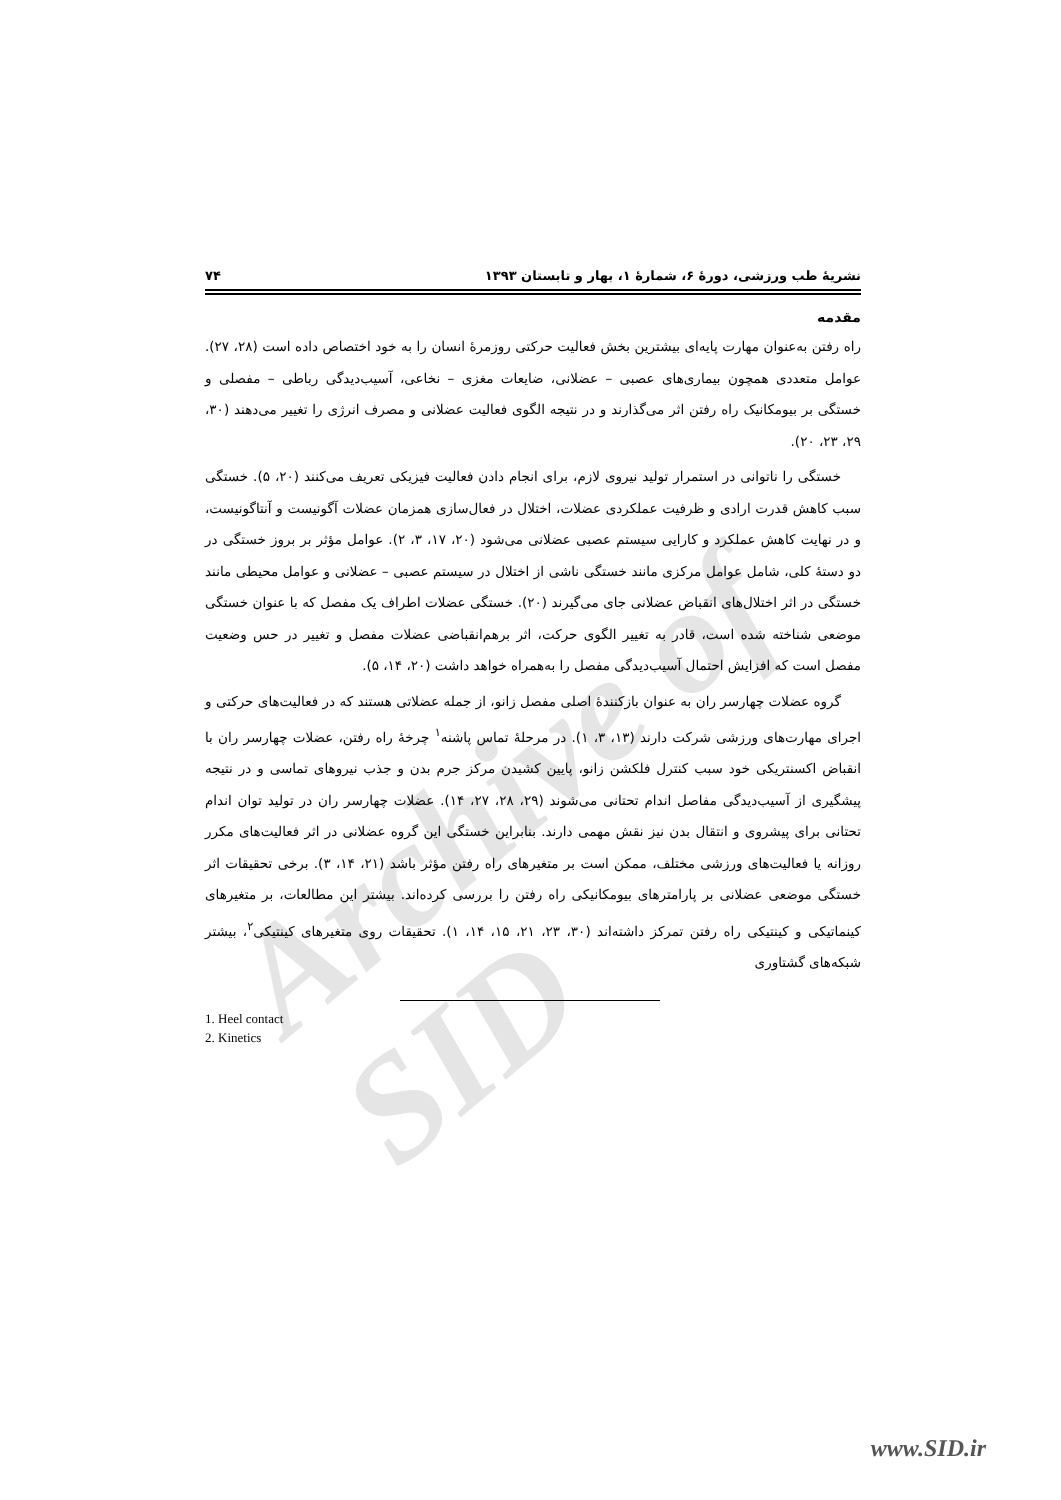Archive of SID
نشریهٔ طب ورزشی، دورهٔ ۶، شمارهٔ ۱، بهار و تابستان ۱۳۹۳ ۷۴
مقدمه
راه رفتن به‌عنوان مهارت پایه‌ای بیشترین بخش فعالیت حرکتی روزمرهٔ انسان را به خود اختصاص داده است (۲۸، ۲۷). عوامل متعددی همچون بیماری‌های عصبی – عضلانی، ضایعات مغزی – نخاعی، آسیب‌دیدگی رباطی – مفصلی و خستگی بر بیومکانیک راه رفتن اثر می‌گذارند و در نتیجه الگوی فعالیت عضلانی و مصرف انرژی را تغییر می‌دهند (۳۰، ۲۹، ۲۳، ۲۰).
خستگی را ناتوانی در استمرار تولید نیروی لازم، برای انجام دادن فعالیت فیزیکی تعریف می‌کنند (۲۰، ۵). خستگی سبب کاهش قدرت ارادی و ظرفیت عملکردی عضلات، اختلال در فعال‌سازی همزمان عضلات آگونیست و آنتاگونیست، و در نهایت کاهش عملکرد و کارایی سیستم عصبی عضلانی می‌شود (۲۰، ۱۷، ۳، ۲). عوامل مؤثر بر بروز خستگی در دو دستهٔ کلی، شامل عوامل مرکزی مانند خستگی ناشی از اختلال در سیستم عصبی – عضلانی و عوامل محیطی مانند خستگی در اثر اختلال‌های انقباض عضلانی جای می‌گیرند (۲۰). خستگی عضلات اطراف یک مفصل که با عنوان خستگی موضعی شناخته شده است، قادر به تغییر الگوی حرکت، اثر برهم‌انقباضی عضلات مفصل و تغییر در حس وضعیت مفصل است که افزایش احتمال آسیب‌دیدگی مفصل را به‌همراه خواهد داشت (۲۰، ۱۴، ۵).
گروه عضلات چهارسر ران به عنوان بازکنندهٔ اصلی مفصل زانو، از جمله عضلاتی هستند که در فعالیت‌های حرکتی و اجرای مهارت‌های ورزشی شرکت دارند (۱۳، ۳، ۱). در مرحلهٔ تماس پاشنه<sup>۱</sup> چرخهٔ راه رفتن، عضلات چهارسر ران با انقباض اکسنتریکی خود سبب کنترل فلکشن زانو، پایین کشیدن مرکز جرم بدن و جذب نیروهای تماسی و در نتیجه پیشگیری از آسیب‌دیدگی مفاصل اندام تحتانی می‌شوند (۲۹، ۲۸، ۲۷، ۱۴). عضلات چهارسر ران در تولید توان اندام تحتانی برای پیشروی و انتقال بدن نیز نقش مهمی دارند. بنابراین خستگی این گروه عضلانی در اثر فعالیت‌های مکرر روزانه یا فعالیت‌های ورزشی مختلف، ممکن است بر متغیرهای راه رفتن مؤثر باشد (۲۱، ۱۴، ۳). برخی تحقیقات اثر خستگی موضعی عضلانی بر پارامترهای بیومکانیکی راه رفتن را بررسی کرده‌اند. بیشتر این مطالعات، بر متغیرهای کینماتیکی و کینتیکی راه رفتن تمرکز داشته‌اند (۳۰، ۲۳، ۲۱، ۱۵، ۱۴، ۱). تحقیقات روی متغیرهای کینتیکی<sup>۲</sup>، بیشتر شبکه‌های گشتاوری
1. Heel contact
2. Kinetics
www.SID.ir